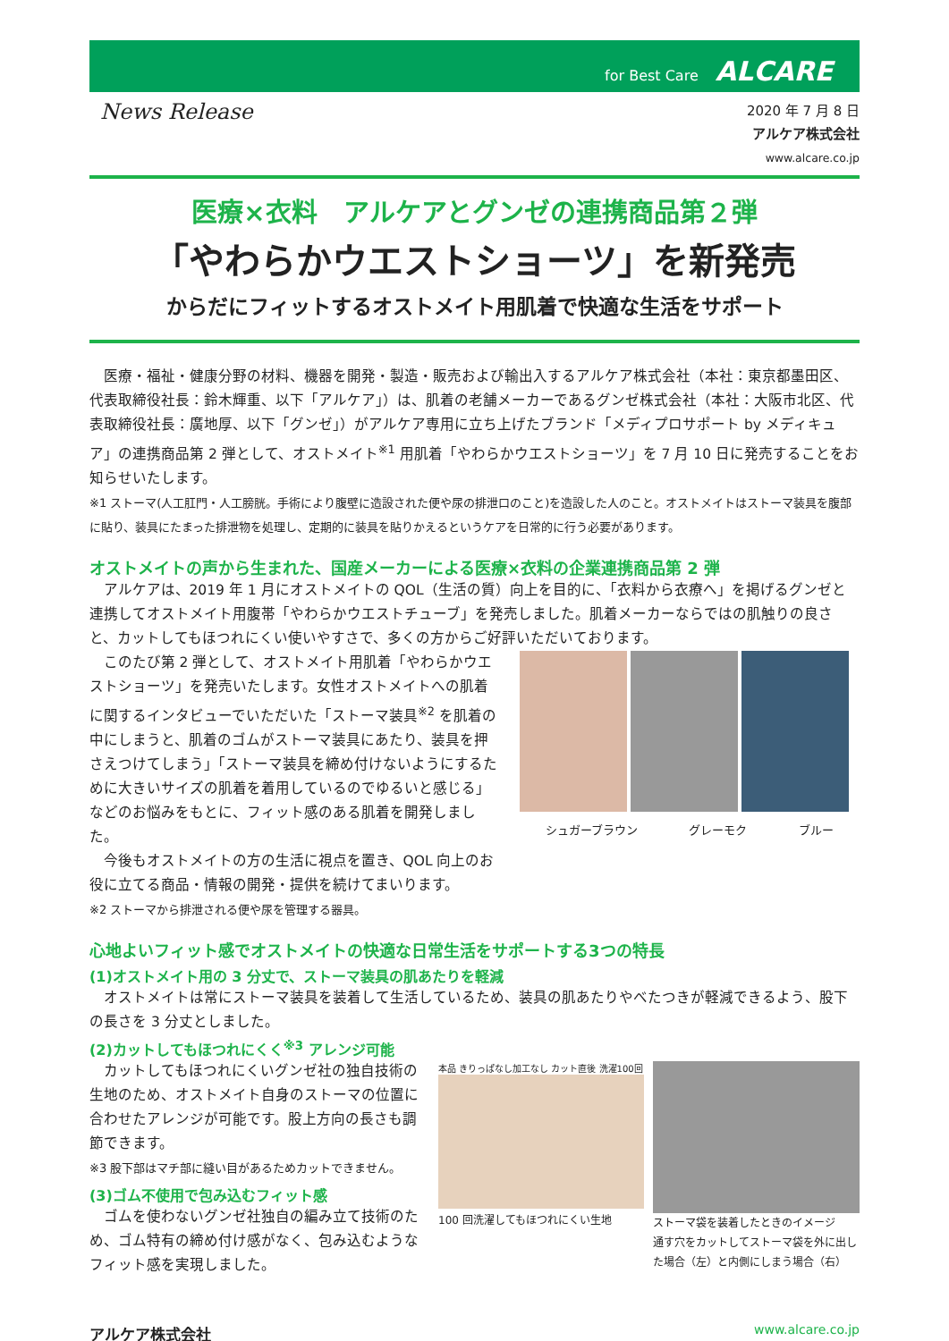for Best Care ALCARE
News Release
2020 年 7 月 8 日
アルケア株式会社
www.alcare.co.jp
医療×衣料　アルケアとグンゼの連携商品第２弾
「やわらかウエストショーツ」を新発売
からだにフィットするオストメイト用肌着で快適な生活をサポート
医療・福祉・健康分野の材料、機器を開発・製造・販売および輸出入するアルケア株式会社（本社：東京都墨田区、代表取締役社長：鈴木輝重、以下「アルケア」）は、肌着の老舗メーカーであるグンゼ株式会社（本社：大阪市北区、代表取締役社長：廣地厚、以下「グンゼ」）がアルケア専用に立ち上げたブランド「メディプロサポート by メディキュア」の連携商品第 2 弾として、オストメイト<sup>※1</sup> 用肌着「やわらかウエストショーツ」を 7 月 10 日に発売することをお知らせいたします。
※1 ストーマ(人工肛門・人工膀胱。手術により腹壁に造設された便や尿の排泄口のこと)を造設した人のこと。オストメイトはストーマ装具を腹部に貼り、装具にたまった排泄物を処理し、定期的に装具を貼りかえるというケアを日常的に行う必要があります。
オストメイトの声から生まれた、国産メーカーによる医療×衣料の企業連携商品第 2 弾
アルケアは、2019 年 1 月にオストメイトの QOL（生活の質）向上を目的に、「衣料から衣療へ」を掲げるグンゼと連携してオストメイト用腹帯「やわらかウエストチューブ」を発売しました。肌着メーカーならではの肌触りの良さと、カットしてもほつれにくい使いやすさで、多くの方からご好評いただいております。
このたび第 2 弾として、オストメイト用肌着「やわらかウエストショーツ」を発売いたします。女性オストメイトへの肌着に関するインタビューでいただいた「ストーマ装具<sup>※2</sup> を肌着の中にしまうと、肌着のゴムがストーマ装具にあたり、装具を押さえつけてしまう」「ストーマ装具を締め付けないようにするために大きいサイズの肌着を着用しているのでゆるいと感じる」などのお悩みをもとに、フィット感のある肌着を開発しました。
今後もオストメイトの方の生活に視点を置き、QOL 向上のお役に立てる商品・情報の開発・提供を続けてまいります。
※2 ストーマから排泄される便や尿を管理する器具。
シュガーブラウン グレーモク ブルー
心地よいフィット感でオストメイトの快適な日常生活をサポートする3つの特長
(1)オストメイト用の 3 分丈で、ストーマ装具の肌あたりを軽減
オストメイトは常にストーマ装具を装着して生活しているため、装具の肌あたりやべたつきが軽減できるよう、股下の長さを 3 分丈としました。
(2)カットしてもほつれにくく<sup>※3</sup> アレンジ可能
カットしてもほつれにくいグンゼ社の独自技術の生地のため、オストメイト自身のストーマの位置に合わせたアレンジが可能です。股上方向の長さも調節できます。
※3 股下部はマチ部に縫い目があるためカットできません。
(3)ゴム不使用で包み込むフィット感
ゴムを使わないグンゼ社独自の編み立て技術のため、ゴム特有の締め付け感がなく、包み込むようなフィット感を実現しました。
本品 きりっぱなし加工なし カット直後 洗濯100回
100 回洗濯してもほつれにくい生地
ストーマ袋を装着したときのイメージ
通す穴をカットしてストーマ袋を外に出した場合（左）と内側にしまう場合（右）
アルケア株式会社 www.alcare.co.jp